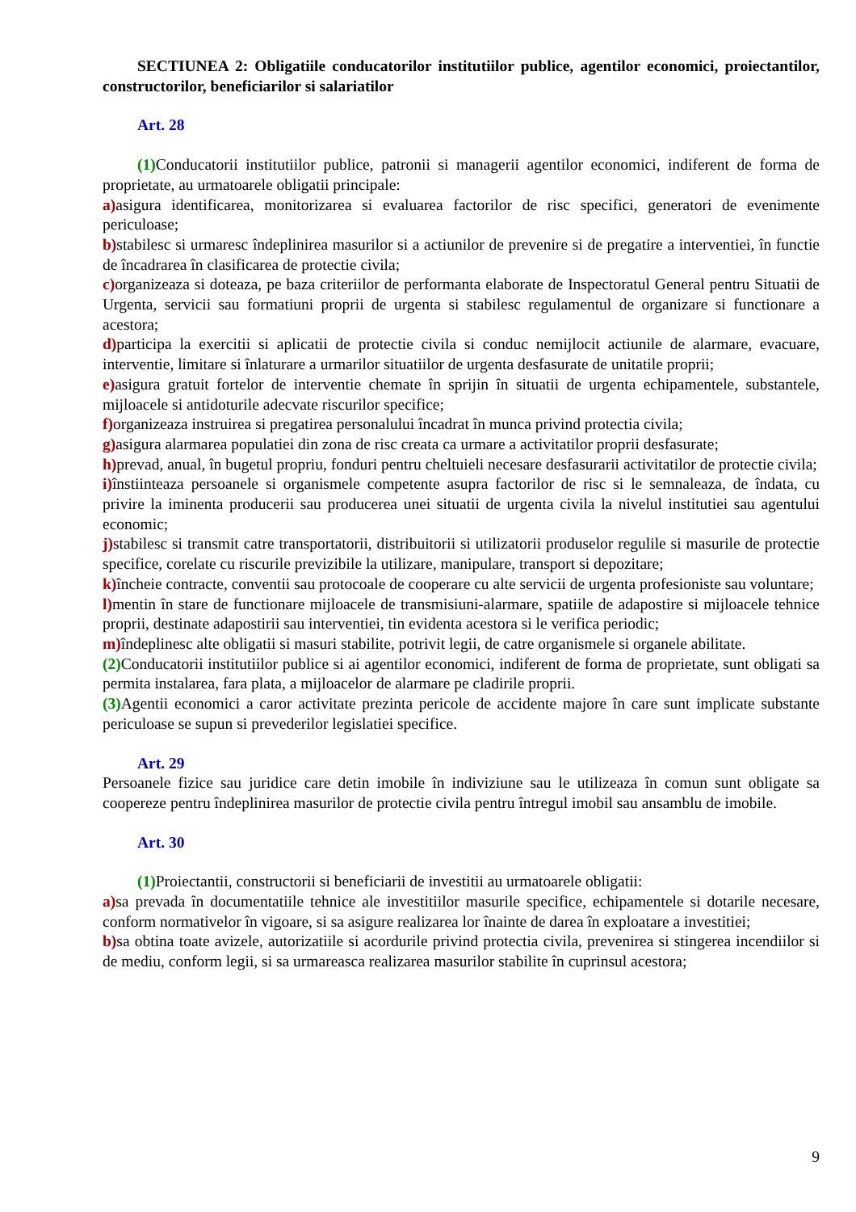SECTIUNEA 2: Obligatiile conducatorilor institutiilor publice, agentilor economici, proiectantilor, constructorilor, beneficiarilor si salariatilor
Art. 28
(1) Conducatorii institutiilor publice, patronii si managerii agentilor economici, indiferent de forma de proprietate, au urmatoarele obligatii principale:
a) asigura identificarea, monitorizarea si evaluarea factorilor de risc specifici, generatori de evenimente periculoase;
b) stabilesc si urmaresc îndeplinirea masurilor si a actiunilor de prevenire si de pregatire a interventiei, în functie de încadrarea în clasificarea de protectie civila;
c) organizeaza si doteaza, pe baza criteriilor de performanta elaborate de Inspectoratul General pentru Situatii de Urgenta, servicii sau formatiuni proprii de urgenta si stabilesc regulamentul de organizare si functionare a acestora;
d) participa la exercitii si aplicatii de protectie civila si conduc nemijlocit actiunile de alarmare, evacuare, interventie, limitare si înlaturare a urmarilor situatiilor de urgenta desfasurate de unitatile proprii;
e) asigura gratuit fortelor de interventie chemate în sprijin în situatii de urgenta echipamentele, substantele, mijloacele si antidoturile adecvate riscurilor specifice;
f) organizeaza instruirea si pregatirea personalului încadrat în munca privind protectia civila;
g) asigura alarmarea populatiei din zona de risc creata ca urmare a activitatilor proprii desfasurate;
h) prevad, anual, în bugetul propriu, fonduri pentru cheltuieli necesare desfasurarii activitatilor de protectie civila;
i) înstiinteaza persoanele si organismele competente asupra factorilor de risc si le semnaleaza, de îndata, cu privire la iminenta producerii sau producerea unei situatii de urgenta civila la nivelul institutiei sau agentului economic;
j) stabilesc si transmit catre transportatorii, distribuitorii si utilizatorii produselor regulile si masurile de protectie specifice, corelate cu riscurile previzibile la utilizare, manipulare, transport si depozitare;
k) încheie contracte, conventii sau protocoale de cooperare cu alte servicii de urgenta profesioniste sau voluntare;
l) mentin în stare de functionare mijloacele de transmisiuni-alarmare, spatiile de adapostire si mijloacele tehnice proprii, destinate adapostirii sau interventiei, tin evidenta acestora si le verifica periodic;
m) îndeplinesc alte obligatii si masuri stabilite, potrivit legii, de catre organismele si organele abilitate.
(2) Conducatorii institutiilor publice si ai agentilor economici, indiferent de forma de proprietate, sunt obligati sa permita instalarea, fara plata, a mijloacelor de alarmare pe cladirile proprii.
(3) Agentii economici a caror activitate prezinta pericole de accidente majore în care sunt implicate substante periculoase se supun si prevederilor legislatiei specifice.
Art. 29
Persoanele fizice sau juridice care detin imobile în indiviziune sau le utilizeaza în comun sunt obligate sa coopereze pentru îndeplinirea masurilor de protectie civila pentru întregul imobil sau ansamblu de imobile.
Art. 30
(1) Proiectantii, constructorii si beneficiarii de investitii au urmatoarele obligatii:
a) sa prevada în documentatiile tehnice ale investitiilor masurile specifice, echipamentele si dotarile necesare, conform normativelor în vigoare, si sa asigure realizarea lor înainte de darea în exploatare a investitiei;
b) sa obtina toate avizele, autorizatiile si acordurile privind protectia civila, prevenirea si stingerea incendiilor si de mediu, conform legii, si sa urmareasca realizarea masurilor stabilite în cuprinsul acestora;
9